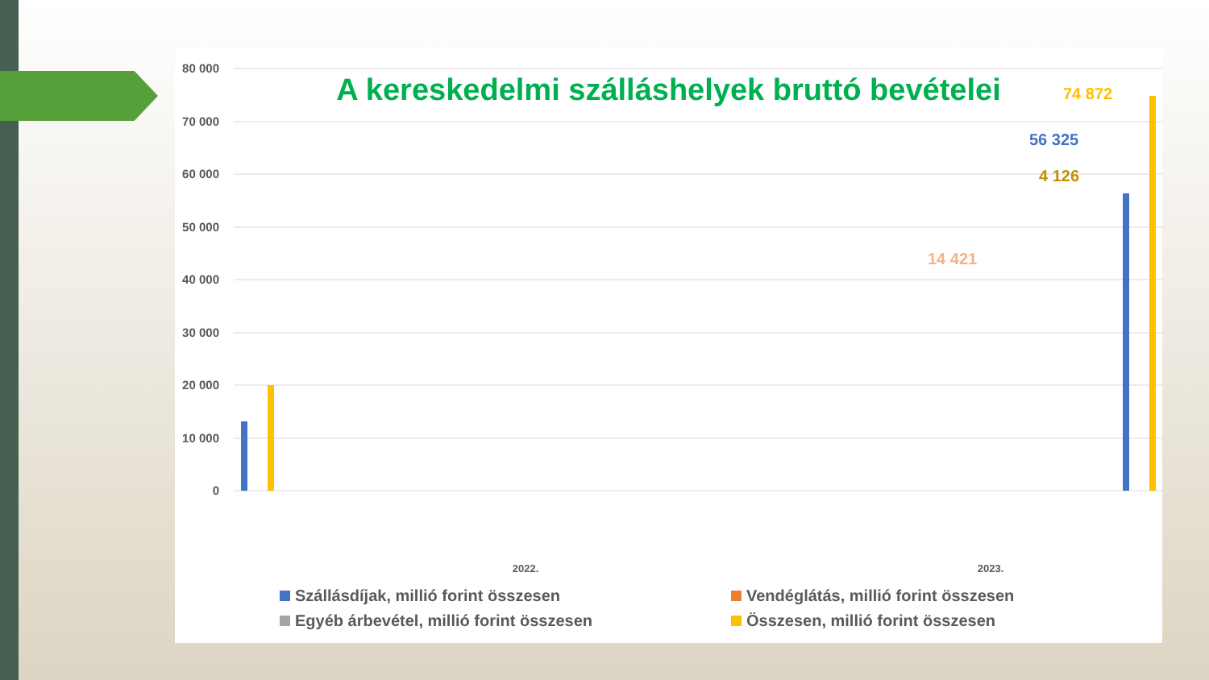80 000
70 000
60 000
50 000
40 000
30 000
20 000
10 000
0
2022.
2023.
74 872
56 325
4 126
14 421
A kereskedelmi szálláshelyek bruttó bevételei
Szállásdíjak, millió forint összesen
Vendéglátás, millió forint összesen
Egyéb árbevétel, millió forint összesen
Összesen, millió forint összesen